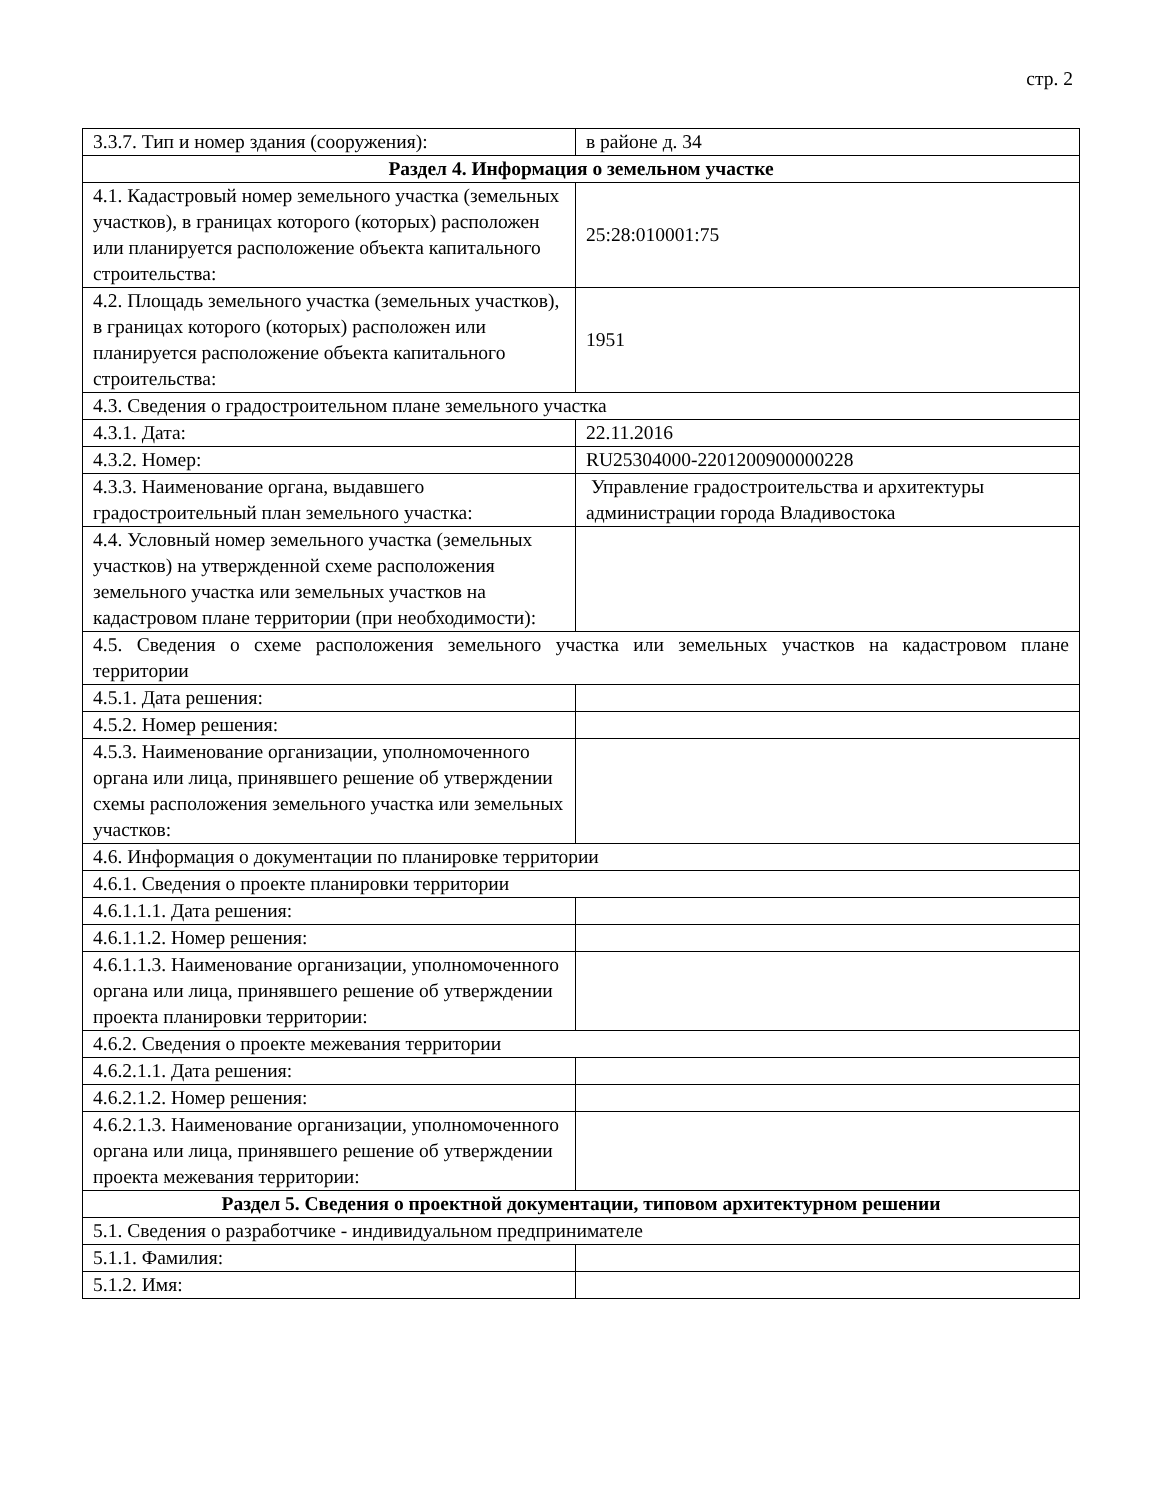стр. 2
| 3.3.7. Тип и номер здания (сооружения): | в районе д. 34 |
| Раздел 4. Информация о земельном участке | |
| 4.1. Кадастровый номер земельного участка (земельных участков), в границах которого (которых) расположен или планируется расположение объекта капитального строительства: | 25:28:010001:75 |
| 4.2. Площадь земельного участка (земельных участков), в границах которого (которых) расположен или планируется расположение объекта капитального строительства: | 1951 |
| 4.3. Сведения о градостроительном плане земельного участка | |
| 4.3.1. Дата: | 22.11.2016 |
| 4.3.2. Номер: | RU25304000-2201200900000228 |
| 4.3.3. Наименование органа, выдавшего градостроительный план земельного участка: | Управление градостроительства и архитектуры администрации города Владивостока |
| 4.4. Условный номер земельного участка (земельных участков) на утвержденной схеме расположения земельного участка или земельных участков на кадастровом плане территории (при необходимости): | |
| 4.5. Сведения о схеме расположения земельного участка или земельных участков на кадастровом плане территории | |
| 4.5.1. Дата решения: | |
| 4.5.2. Номер решения: | |
| 4.5.3. Наименование организации, уполномоченного органа или лица, принявшего решение об утверждении схемы расположения земельного участка или земельных участков: | |
| 4.6. Информация о документации по планировке территории | |
| 4.6.1. Сведения о проекте планировки территории | |
| 4.6.1.1.1. Дата решения: | |
| 4.6.1.1.2. Номер решения: | |
| 4.6.1.1.3. Наименование организации, уполномоченного органа или лица, принявшего решение об утверждении проекта планировки территории: | |
| 4.6.2. Сведения о проекте межевания территории | |
| 4.6.2.1.1. Дата решения: | |
| 4.6.2.1.2. Номер решения: | |
| 4.6.2.1.3. Наименование организации, уполномоченного органа или лица, принявшего решение об утверждении проекта межевания территории: | |
| Раздел 5. Сведения о проектной документации, типовом архитектурном решении | |
| 5.1. Сведения о разработчике - индивидуальном предпринимателе | |
| 5.1.1. Фамилия: | |
| 5.1.2. Имя: | |